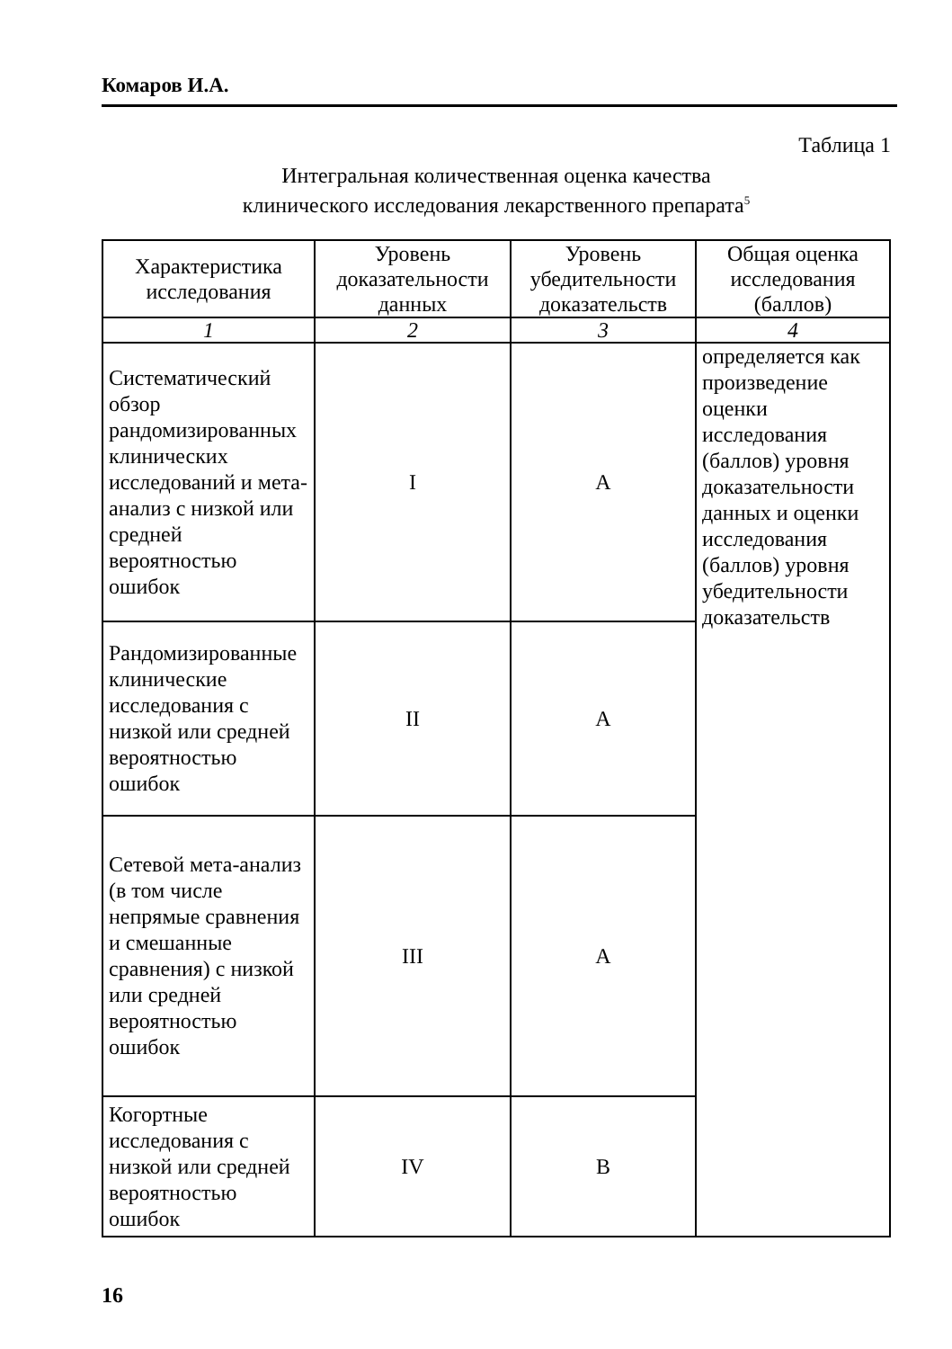Комаров И.А.
Таблица 1
Интегральная количественная оценка качества
клинического исследования лекарственного препарата<sup>5</sup>
| Характеристика исследования | Уровень доказательности данных | Уровень убедительности доказательств | Общая оценка исследования (баллов) |
| --- | --- | --- | --- |
| 1 | 2 | 3 | 4 |
| Систематический обзор рандомизированных клинических исследований и мета-анализ с низкой или средней вероятностью ошибок | I | A | определяется как произведение оценки исследования (баллов) уровня доказательности данных и оценки исследования (баллов) уровня убедительности доказательств |
| Рандомизированные клинические исследования с низкой или средней вероятностью ошибок | II | A | |
| Сетевой мета-анализ (в том числе непрямые сравнения и смешанные сравнения) с низкой или средней вероятностью ошибок | III | A | |
| Когортные исследования с низкой или средней вероятностью ошибок | IV | B | |
16